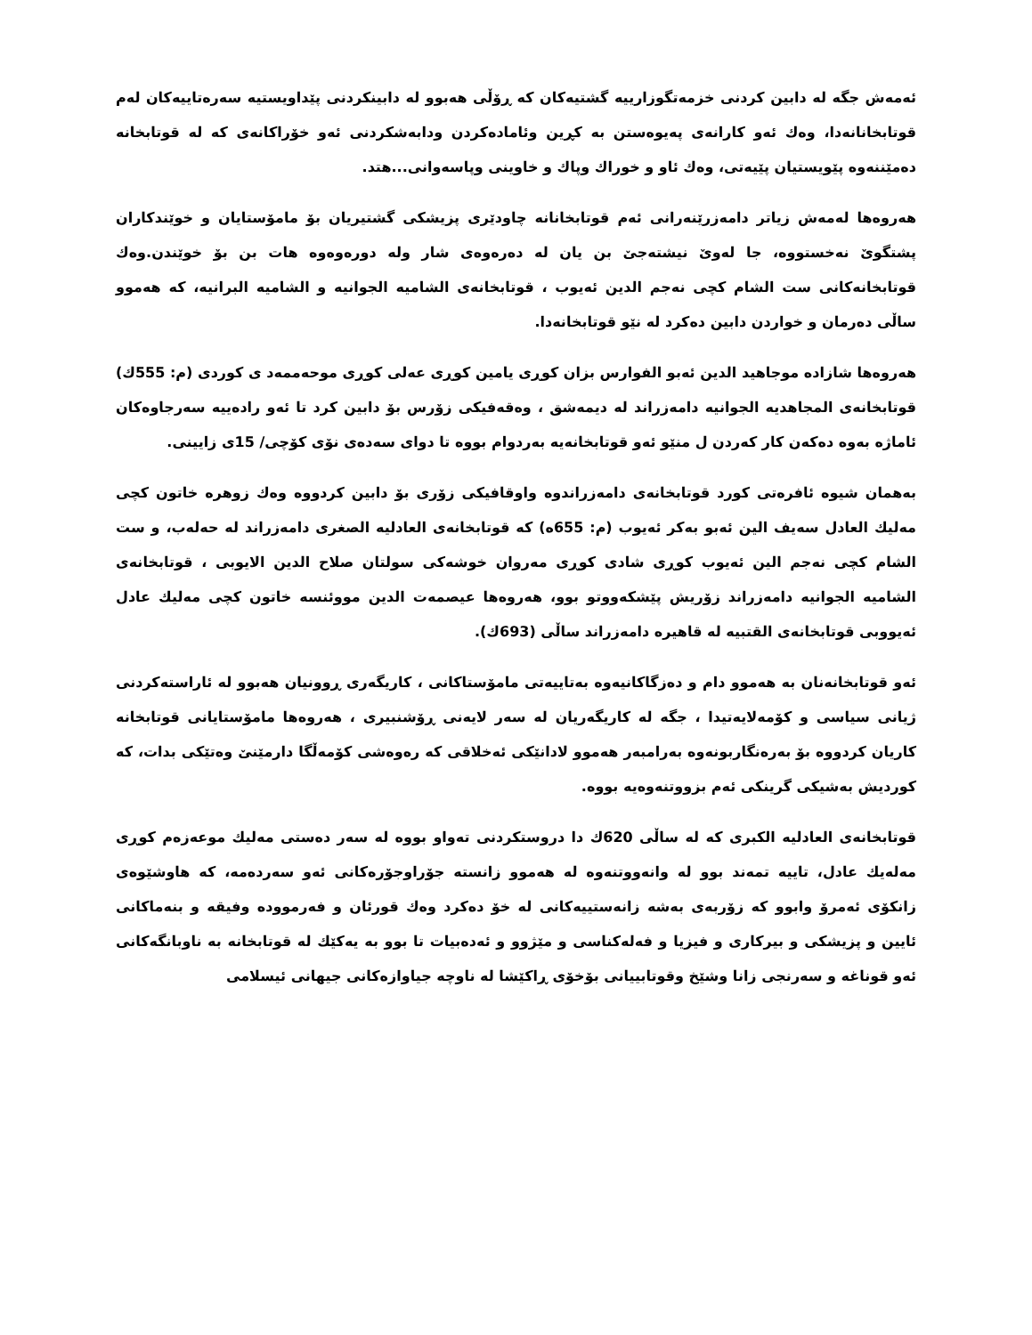ئەمەش جگە لە دابین کردنی خزمەتگوزارییە گشتیەکان کە ڕۆڵی هەبوو لە دابینکردنی پێداویستیە سەرەتاییەکان لەم قوتابخانانەدا، وەك ئەو کارانەی پەیوەستن بە کڕین وئامادەکردن ودابەشکردنی ئەو خۆراکانەی کە لە قوتابخانە دەمێننەوە پێویستیان پێیەتی، وەك ئاو و خوراك وپاك و خاوینی وپاسەوانی...هتد.
هەروەها لەمەش زیاتر دامەزرێنەرانی ئەم قوتابخانانە چاودێری پزیشکی گشتیریان بۆ مامۆستایان و خوێندکاران پشتگوێ نەخستووە، جا لەوێ نیشتەجێ بن یان لە دەرەوەی شار ولە دورەوەوە هات بن بۆ خوێندن.وەك قوتابخانەکانی ست الشام کچی نەجم الدین ئەیوب ، قوتابخانەی الشامیه الجوانیه و الشامیه البرانیه، کە هەموو ساڵی دەرمان و خواردن دابین دەکرد لە نێو قوتابخانەدا.
هەروەها شازادە موجاهید الدین ئەبو الفوارس بزان کوڕی یامین کوڕی عەلی کوڕی موحەممەد ی کوردی (م: 555ك) قوتابخانەی المجاهدیه الجوانیه دامەزراند لە دیمەشق ، وەقەفیکی زۆرس بۆ دابین کرد تا ئەو رادەییە سەرجاوەکان ئاماژە بەوە دەکەن کار کەردن ل منێو ئەو قوتابخانەیە بەردوام بووە تا دوای سەدەی نۆی کۆچی/ 15ی زایینی.
بەهمان شیوە ئافرەتی کورد قوتابخانەی دامەزراندوە واوقافیکی زۆری بۆ دابین کردووە وەك زوهرە خاتون کچی مەلیك العادل سەیف الین ئەبو بەکر ئەیوب (م: 655ه) کە قوتابخانەی العادلیه الصغری دامەزراند لە حەلەب، و ست الشام کچی نەجم الین ئەیوب کوڕی شادی کوڕی مەروان خوشەکی سولتان صلاح الدین الایوبی ، قوتابخانەی الشامیه الجوانیه دامەزراند زۆریش پێشکەووتو بوو، هەروەها عیصمەت الدین مووئنسە خاتون کچی مەلیك عادل ئەیووبی قوتابخانەی القتبیه لە قاهیرە دامەزراند ساڵی (693ك).
ئەو قوتابخانەنان بە هەموو دام و دەزگاکانیەوە بەتاییەتی مامۆستاکانی ، کاریگەری ڕوونیان هەبوو لە ئاراستەکردنی ژیانی سیاسی و کۆمەلایەتیدا ، جگە لە کاریگەریان لە سەر لایەنی ڕۆشنبیری ، هەروەها مامۆستایانی قوتابخانە کاریان کردووە بۆ بەرەنگاربونەوە بەرامبەر هەموو لادانێکی ئەخلاقی کە رەوەشی کۆمەڵگا دارمێنێ وەتێکی بدات، کە کوردیش بەشیکی گرینکی ئەم بزووتنەوەیە بووە.
قوتابخانەی العادلیه الکبری کە لە ساڵی 620ك دا دروستکردنی تەواو بووە لە سەر دەستی مەلیك موعەزەم کوڕی مەلەیك عادل، تاییە تمەند بوو لە وانەووتنەوە لە هەموو زانستە جۆراوجۆرەکانی ئەو سەردەمە، کە هاوشێوەی زانکۆی ئەمرۆ وابوو کە زۆربەی بەشە زانەستییەکانی لە خۆ دەکرد وەك قورئان و فەرموودە وفیقە و بنەماکانی ئایین و پزیشکی و بیرکاری و فیزیا و فەلەکناسی و مێژوو و ئەدەبیات تا بوو بە یەکێك لە قوتابخانە بە ناوبانگەکانی ئەو قوناغە و سەرنجی زانا وشێخ وقوتابییانی بۆخۆی ڕاکێشا لە ناوچە جیاوازەکانی جیهانی ئیسلامی